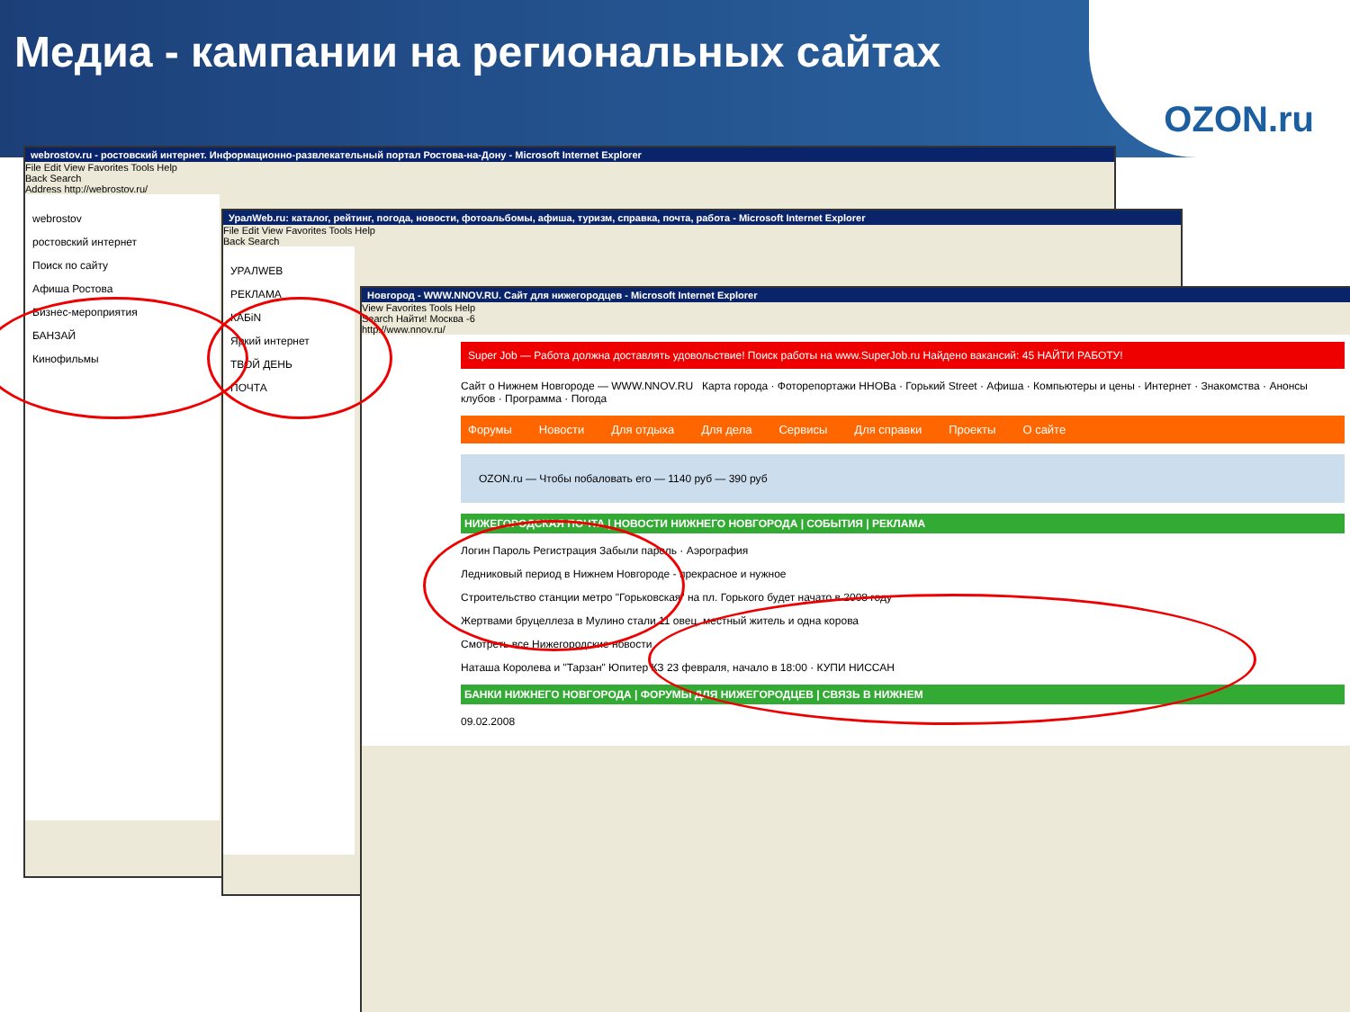Медиа - кампании на региональных сайтах
OZON.ru
webrostov.ru - ростовский интернет. Информационно-развлекательный портал Ростова-на-Дону - Microsoft Internet Explorer
File Edit View Favorites Tools Help
Back Search
Address http://webrostov.ru/
webrostov
ростовский интернет
Поиск по сайту
Афиша Ростова
Бизнес-мероприятия
БАНЗАЙ
Кинофильмы
УралWeb.ru: каталог, рейтинг, погода, новости, фотоальбомы, афиша, туризм, справка, почта, работа - Microsoft Internet Explorer
File Edit View Favorites Tools Help
Back Search
УРАЛWEB
РЕКЛАМА
КАБiN
Яркий интернет
ТВОЙ ДЕНЬ
ПОЧТА
Новгород - WWW.NNOV.RU. Сайт для нижегородцев - Microsoft Internet Explorer
View Favorites Tools Help
Search Найти! Москва -6
http://www.nnov.ru/
Super Job — Работа должна доставлять удовольствие! Поиск работы на www.SuperJob.ru Найдено вакансий: 45 НАЙТИ РАБОТУ!
Сайт о Нижнем Новгороде — WWW.NNOV.RU Карта города · Фоторепортажи ННОВа · Горький Street · Афиша · Компьютеры и цены · Интернет · Знакомства · Анонсы клубов · Программа · Погода
Форумы Новости Для отдыха Для дела Сервисы Для справки Проекты О сайте
OZON.ru — Чтобы побаловать его — 1140 руб — 390 руб
НИЖЕГОРОДСКАЯ ПОЧТА | НОВОСТИ НИЖНЕГО НОВГОРОДА | СОБЫТИЯ | РЕКЛАМА
Логин Пароль Регистрация Забыли пароль · Аэрография
Ледниковый период в Нижнем Новгороде - прекрасное и нужное
Строительство станции метро "Горьковская" на пл. Горького будет начато в 2008 году
Жертвами бруцеллеза в Мулино стали 11 овец, местный житель и одна корова
Смотреть все Нижегородские новости
Наташа Королева и "Тарзан" Юпитер КЗ 23 февраля, начало в 18:00 · КУПИ НИССАН
БАНКИ НИЖНЕГО НОВГОРОДА | ФОРУМЫ ДЛЯ НИЖЕГОРОДЦЕВ | СВЯЗЬ В НИЖНЕМ
09.02.2008